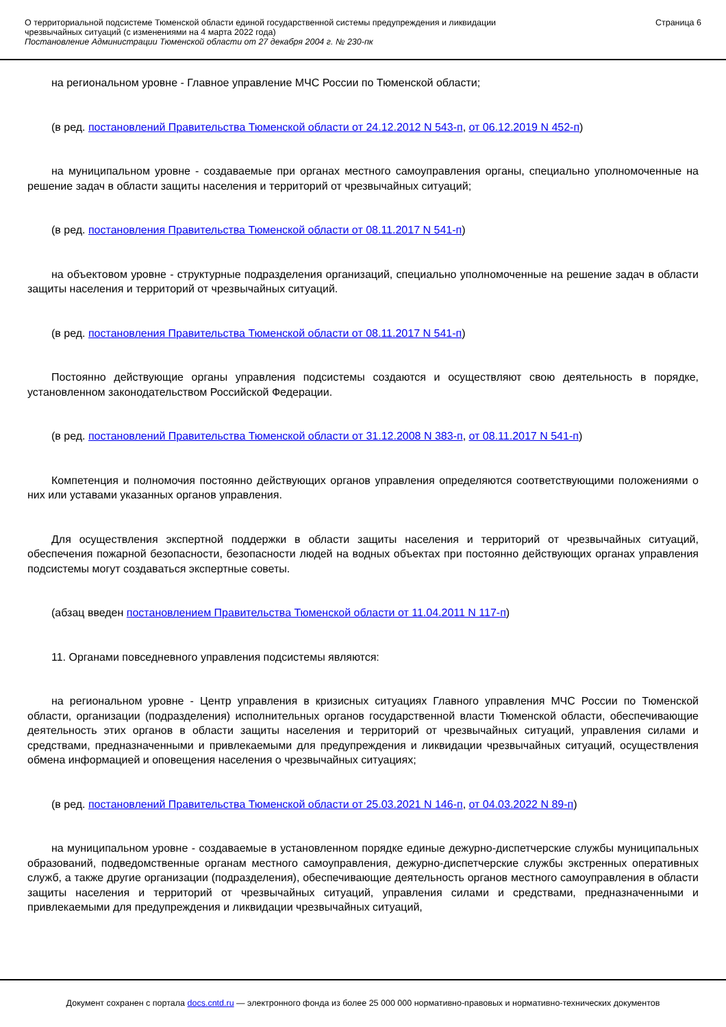О территориальной подсистеме Тюменской области единой государственной системы предупреждения и ликвидации
чрезвычайных ситуаций (с изменениями на 4 марта 2022 года)
Постановление Администрации Тюменской области от 27 декабря 2004 г. № 230-пк
Страница 6
на региональном уровне - Главное управление МЧС России по Тюменской области;
(в ред. постановлений Правительства Тюменской области от 24.12.2012 N 543-п, от 06.12.2019 N 452-п)
на муниципальном уровне - создаваемые при органах местного самоуправления органы, специально уполномоченные на решение задач в области защиты населения и территорий от чрезвычайных ситуаций;
(в ред. постановления Правительства Тюменской области от 08.11.2017 N 541-п)
на объектовом уровне - структурные подразделения организаций, специально уполномоченные на решение задач в области защиты населения и территорий от чрезвычайных ситуаций.
(в ред. постановления Правительства Тюменской области от 08.11.2017 N 541-п)
Постоянно действующие органы управления подсистемы создаются и осуществляют свою деятельность в порядке, установленном законодательством Российской Федерации.
(в ред. постановлений Правительства Тюменской области от 31.12.2008 N 383-п, от 08.11.2017 N 541-п)
Компетенция и полномочия постоянно действующих органов управления определяются соответствующими положениями о них или уставами указанных органов управления.
Для осуществления экспертной поддержки в области защиты населения и территорий от чрезвычайных ситуаций, обеспечения пожарной безопасности, безопасности людей на водных объектах при постоянно действующих органах управления подсистемы могут создаваться экспертные советы.
(абзац введен постановлением Правительства Тюменской области от 11.04.2011 N 117-п)
11. Органами повседневного управления подсистемы являются:
на региональном уровне - Центр управления в кризисных ситуациях Главного управления МЧС России по Тюменской области, организации (подразделения) исполнительных органов государственной власти Тюменской области, обеспечивающие деятельность этих органов в области защиты населения и территорий от чрезвычайных ситуаций, управления силами и средствами, предназначенными и привлекаемыми для предупреждения и ликвидации чрезвычайных ситуаций, осуществления обмена информацией и оповещения населения о чрезвычайных ситуациях;
(в ред. постановлений Правительства Тюменской области от 25.03.2021 N 146-п, от 04.03.2022 N 89-п)
на муниципальном уровне - создаваемые в установленном порядке единые дежурно-диспетчерские службы муниципальных образований, подведомственные органам местного самоуправления, дежурно-диспетчерские службы экстренных оперативных служб, а также другие организации (подразделения), обеспечивающие деятельность органов местного самоуправления в области защиты населения и территорий от чрезвычайных ситуаций, управления силами и средствами, предназначенными и привлекаемыми для предупреждения и ликвидации чрезвычайных ситуаций,
Документ сохранен с портала docs.cntd.ru — электронного фонда из более 25 000 000 нормативно-правовых и нормативно-технических документов